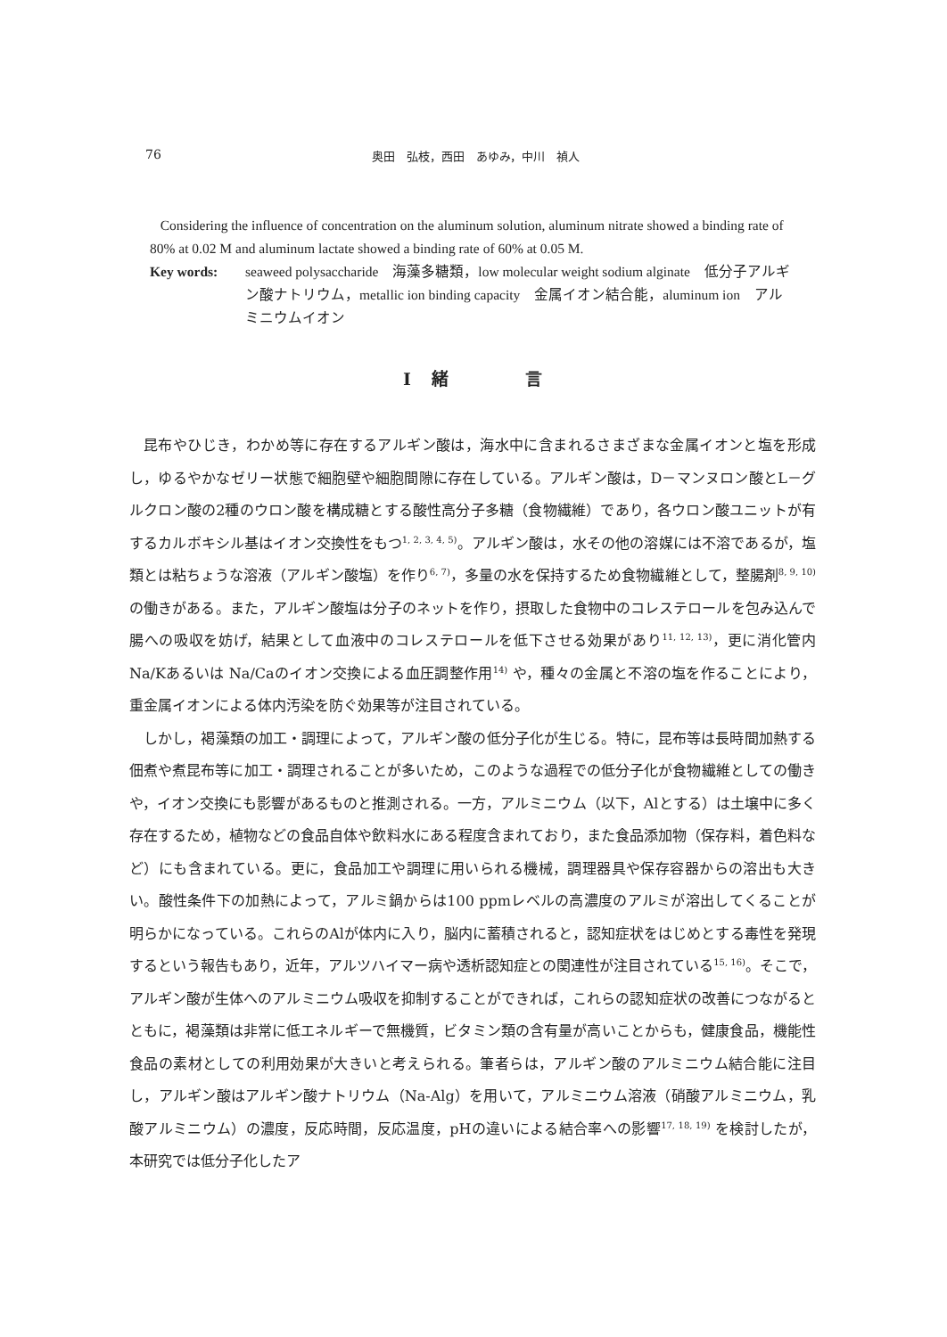76 奥田　弘枝，西田　あゆみ，中川　禎人
Considering the influence of concentration on the aluminum solution, aluminum nitrate showed a binding rate of 80% at 0.02 M and aluminum lactate showed a binding rate of 60% at 0.05 M.
Key words: seaweed polysaccharide　海藻多糖類，low molecular weight sodium alginate　低分子アルギン酸ナトリウム，metallic ion binding capacity　金属イオン結合能，aluminum ion　アルミニウムイオン
Ⅰ　緒　　　　言
昆布やひじき，わかめ等に存在するアルギン酸は，海水中に含まれるさまざまな金属イオンと塩を形成し，ゆるやかなゼリー状態で細胞壁や細胞間隙に存在している。アルギン酸は，D－マンヌロン酸とL－グルクロン酸の2種のウロン酸を構成糖とする酸性高分子多糖（食物繊維）であり，各ウロン酸ユニットが有するカルボキシル基はイオン交換性をもつ<sup>1, 2, 3, 4, 5)</sup>。アルギン酸は，水その他の溶媒には不溶であるが，塩類とは粘ちょうな溶液（アルギン酸塩）を作り<sup>6, 7)</sup>，多量の水を保持するため食物繊維として，整腸剤<sup>8, 9, 10)</sup> の働きがある。また，アルギン酸塩は分子のネットを作り，摂取した食物中のコレステロールを包み込んで腸への吸収を妨げ，結果として血液中のコレステロールを低下させる効果があり<sup>11, 12, 13)</sup>，更に消化管内Na/Kあるいは Na/Caのイオン交換による血圧調整作用<sup>14)</sup> や，種々の金属と不溶の塩を作ることにより，重金属イオンによる体内汚染を防ぐ効果等が注目されている。
しかし，褐藻類の加工・調理によって，アルギン酸の低分子化が生じる。特に，昆布等は長時間加熱する佃煮や煮昆布等に加工・調理されることが多いため，このような過程での低分子化が食物繊維としての働きや，イオン交換にも影響があるものと推測される。一方，アルミニウム（以下，Alとする）は土壌中に多く存在するため，植物などの食品自体や飲料水にある程度含まれており，また食品添加物（保存料，着色料など）にも含まれている。更に，食品加工や調理に用いられる機械，調理器具や保存容器からの溶出も大きい。酸性条件下の加熱によって，アルミ鍋からは100 ppmレベルの高濃度のアルミが溶出してくることが明らかになっている。これらのAlが体内に入り，脳内に蓄積されると，認知症状をはじめとする毒性を発現するという報告もあり，近年，アルツハイマー病や透析認知症との関連性が注目されている<sup>15, 16)</sup>。そこで，アルギン酸が生体へのアルミニウム吸収を抑制することができれば，これらの認知症状の改善につながるとともに，褐藻類は非常に低エネルギーで無機質，ビタミン類の含有量が高いことからも，健康食品，機能性食品の素材としての利用効果が大きいと考えられる。筆者らは，アルギン酸のアルミニウム結合能に注目し，アルギン酸はアルギン酸ナトリウム（Na-Alg）を用いて，アルミニウム溶液（硝酸アルミニウム，乳酸アルミニウム）の濃度，反応時間，反応温度，pHの違いによる結合率への影響<sup>17, 18, 19)</sup> を検討したが，本研究では低分子化したア